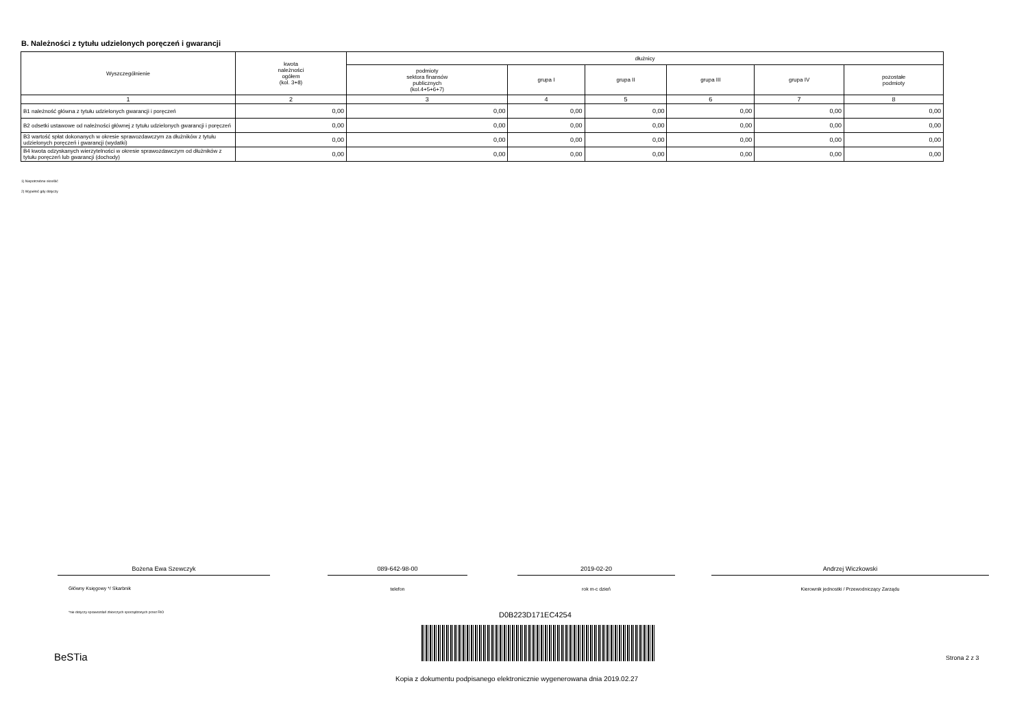B. Należności z tytułu udzielonych poręczeń i gwarancji
| Wyszczególnienie | kwota należności ogółem (kol. 3+8) | dłużnicy | | | | | |
| --- | --- | --- | --- | --- | --- | --- | --- |
| | | podmioty sektora finansów publicznych (kol.4+5+6+7) | grupa I | grupa II | grupa III | grupa IV | pozostałe podmioty |
| 1 | 2 | 3 | 4 | 5 | 6 | 7 | 8 |
| B1 należność główna z tytułu udzielonych gwarancji i poręczeń | 0,00 | 0,00 | 0,00 | 0,00 | 0,00 | 0,00 | 0,00 |
| B2 odsetki ustawowe od należności głównej z tytułu udzielonych gwarancji i poręczeń | 0,00 | 0,00 | 0,00 | 0,00 | 0,00 | 0,00 | 0,00 |
| B3 wartość spłat dokonanych w okresie sprawozdawczym za dłużników z tytułu udzielonych poręczeń i gwarancji (wydatki) | 0,00 | 0,00 | 0,00 | 0,00 | 0,00 | 0,00 | 0,00 |
| B4 kwota odzyskanych wierzytelności w okresie sprawozdawczym od dłużników z tytułu poręczeń lub gwarancji (dochody) | 0,00 | 0,00 | 0,00 | 0,00 | 0,00 | 0,00 | 0,00 |
1) Niepotrzebne skreślić
2) Wypełnić gdy dotyczy
Bożena Ewa Szewczyk 089-642-98-00 2019-02-20 Andrzej Wiczkowski
Główny Księgowy */ Skarbnik telefon rok m-c dzień Kierownik jednostki / Przewodniczący Zarządu
*nie dotyczy sprawozdań zbiorczych sporządzonych przez RIO
D0B223D171EC4254
BeSTia Strona 2 z 3
Kopia z dokumentu podpisanego elektronicznie wygenerowana dnia 2019.02.27